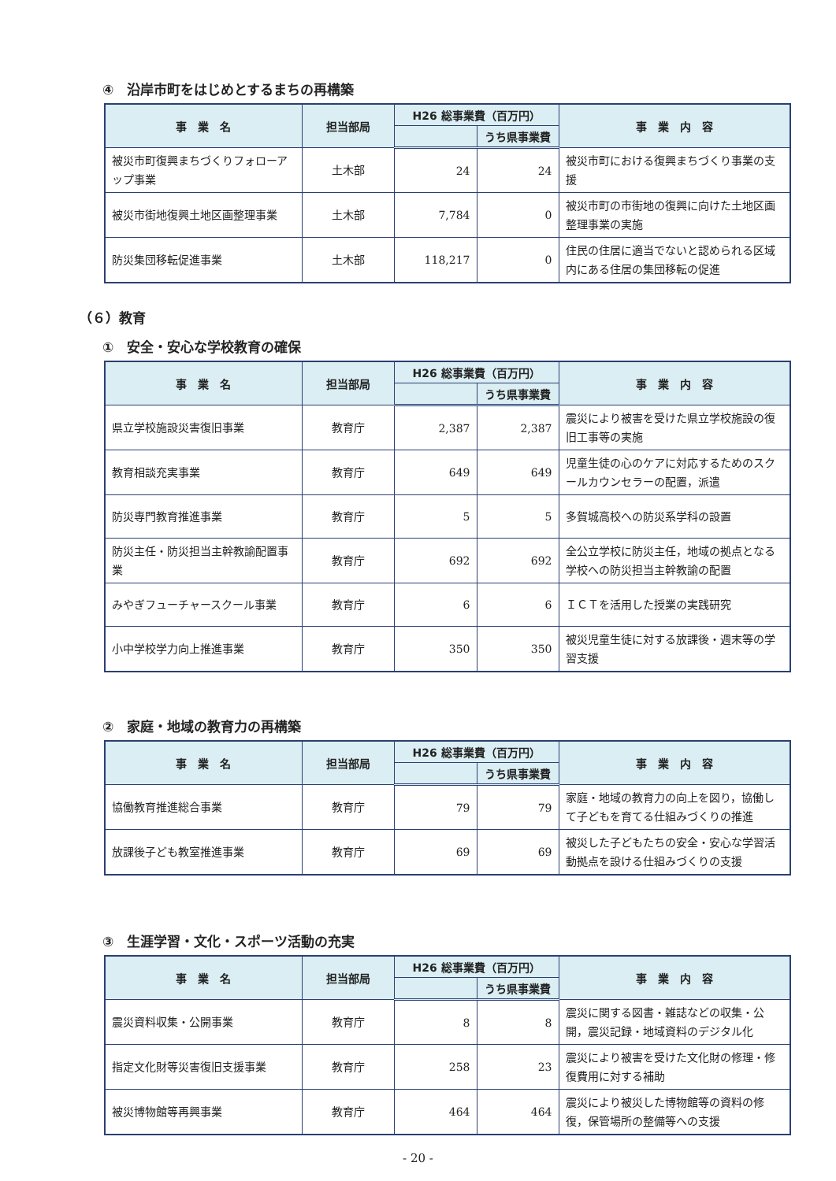④　沿岸市町をはじめとするまちの再構築
| 事 業 名 | 担当部局 | H26 総事業費（百万円） | | 事 業 内 容 |
| --- | --- | --- | --- | --- |
| | | | うち県事業費 | |
| 被災市町復興まちづくりフォローアップ事業 | 土木部 | 24 | 24 | 被災市町における復興まちづくり事業の支援 |
| 被災市街地復興土地区画整理事業 | 土木部 | 7,784 | 0 | 被災市町の市街地の復興に向けた土地区画整理事業の実施 |
| 防災集団移転促進事業 | 土木部 | 118,217 | 0 | 住民の住居に適当でないと認められる区域内にある住居の集団移転の促進 |
（６）教育
①　安全・安心な学校教育の確保
| 事 業 名 | 担当部局 | H26 総事業費（百万円） | | 事 業 内 容 |
| --- | --- | --- | --- | --- |
| | | | うち県事業費 | |
| 県立学校施設災害復旧事業 | 教育庁 | 2,387 | 2,387 | 震災により被害を受けた県立学校施設の復旧工事等の実施 |
| 教育相談充実事業 | 教育庁 | 649 | 649 | 児童生徒の心のケアに対応するためのスクールカウンセラーの配置，派遣 |
| 防災専門教育推進事業 | 教育庁 | 5 | 5 | 多賀城高校への防災系学科の設置 |
| 防災主任・防災担当主幹教諭配置事業 | 教育庁 | 692 | 692 | 全公立学校に防災主任，地域の拠点となる学校への防災担当主幹教諭の配置 |
| みやぎフューチャースクール事業 | 教育庁 | 6 | 6 | ＩＣＴを活用した授業の実践研究 |
| 小中学校学力向上推進事業 | 教育庁 | 350 | 350 | 被災児童生徒に対する放課後・週末等の学習支援 |
②　家庭・地域の教育力の再構築
| 事 業 名 | 担当部局 | H26 総事業費（百万円） | | 事 業 内 容 |
| --- | --- | --- | --- | --- |
| | | | うち県事業費 | |
| 協働教育推進総合事業 | 教育庁 | 79 | 79 | 家庭・地域の教育力の向上を図り，協働して子どもを育てる仕組みづくりの推進 |
| 放課後子ども教室推進事業 | 教育庁 | 69 | 69 | 被災した子どもたちの安全・安心な学習活動拠点を設ける仕組みづくりの支援 |
③　生涯学習・文化・スポーツ活動の充実
| 事 業 名 | 担当部局 | H26 総事業費（百万円） | | 事 業 内 容 |
| --- | --- | --- | --- | --- |
| | | | うち県事業費 | |
| 震災資料収集・公開事業 | 教育庁 | 8 | 8 | 震災に関する図書・雑誌などの収集・公開，震災記録・地域資料のデジタル化 |
| 指定文化財等災害復旧支援事業 | 教育庁 | 258 | 23 | 震災により被害を受けた文化財の修理・修復費用に対する補助 |
| 被災博物館等再興事業 | 教育庁 | 464 | 464 | 震災により被災した博物館等の資料の修復，保管場所の整備等への支援 |
- 20 -